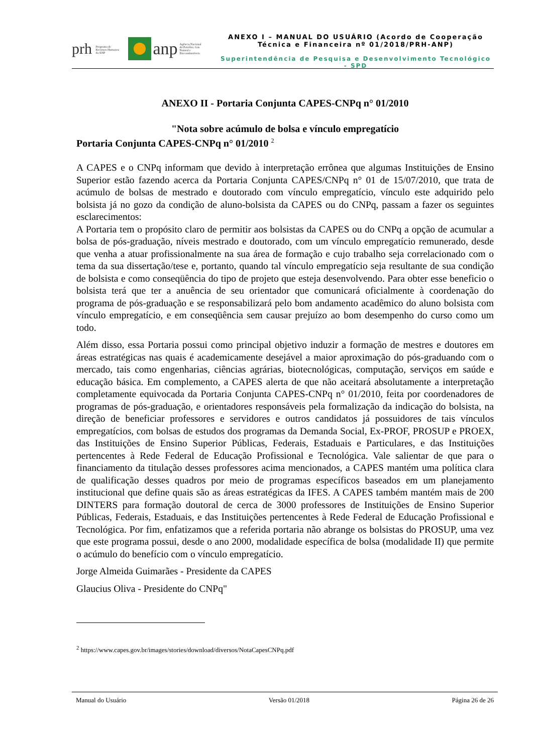prh Programa de Recursos Humanos da ANP anp Agência Nacional do Petróleo, Gás Natural e Biocombustíveis
ANEXO I – MANUAL DO USUÁRIO (Acordo de Cooperação
Técnica e Financeira nº 01/2018/PRH-ANP)
Superintendência de Pesquisa e Desenvolvimento Tecnológico - SPD
ANEXO II - Portaria Conjunta CAPES-CNPq n° 01/2010
"Nota sobre acúmulo de bolsa e vínculo empregatício
Portaria Conjunta CAPES-CNPq n° 01/2010 <sup>2</sup>
A CAPES e o CNPq informam que devido à interpretação errônea que algumas Instituições de Ensino Superior estão fazendo acerca da Portaria Conjunta CAPES/CNPq n° 01 de 15/07/2010, que trata de acúmulo de bolsas de mestrado e doutorado com vínculo empregatício, vínculo este adquirido pelo bolsista já no gozo da condição de aluno-bolsista da CAPES ou do CNPq, passam a fazer os seguintes esclarecimentos:
A Portaria tem o propósito claro de permitir aos bolsistas da CAPES ou do CNPq a opção de acumular a bolsa de pós-graduação, níveis mestrado e doutorado, com um vínculo empregatício remunerado, desde que venha a atuar profissionalmente na sua área de formação e cujo trabalho seja correlacionado com o tema da sua dissertação/tese e, portanto, quando tal vínculo empregatício seja resultante de sua condição de bolsista e como conseqüência do tipo de projeto que esteja desenvolvendo. Para obter esse beneficio o bolsista terá que ter a anuência de seu orientador que comunicará oficialmente à coordenação do programa de pós-graduação e se responsabilizará pelo bom andamento acadêmico do aluno bolsista com vínculo empregatício, e em conseqüência sem causar prejuízo ao bom desempenho do curso como um todo.
Além disso, essa Portaria possui como principal objetivo induzir a formação de mestres e doutores em áreas estratégicas nas quais é academicamente desejável a maior aproximação do pós-graduando com o mercado, tais como engenharias, ciências agrárias, biotecnológicas, computação, serviços em saúde e educação básica. Em complemento, a CAPES alerta de que não aceitará absolutamente a interpretação completamente equivocada da Portaria Conjunta CAPES-CNPq n° 01/2010, feita por coordenadores de programas de pós-graduação, e orientadores responsáveis pela formalização da indicação do bolsista, na direção de beneficiar professores e servidores e outros candidatos já possuidores de tais vínculos empregatícios, com bolsas de estudos dos programas da Demanda Social, Ex-PROF, PROSUP e PROEX, das Instituições de Ensino Superior Públicas, Federais, Estaduais e Particulares, e das Instituições pertencentes à Rede Federal de Educação Profissional e Tecnológica. Vale salientar de que para o financiamento da titulação desses professores acima mencionados, a CAPES mantém uma política clara de qualificação desses quadros por meio de programas específicos baseados em um planejamento institucional que define quais são as áreas estratégicas da IFES. A CAPES também mantém mais de 200 DINTERS para formação doutoral de cerca de 3000 professores de Instituições de Ensino Superior Públicas, Federais, Estaduais, e das Instituições pertencentes à Rede Federal de Educação Profissional e Tecnológica. Por fim, enfatizamos que a referida portaria não abrange os bolsistas do PROSUP, uma vez que este programa possui, desde o ano 2000, modalidade específica de bolsa (modalidade II) que permite o acúmulo do benefício com o vínculo empregatício.
Jorge Almeida Guimarães - Presidente da CAPES
Glaucius Oliva - Presidente do CNPq"
<sup>2</sup> https://www.capes.gov.br/images/stories/download/diversos/NotaCapesCNPq.pdf
Manual do Usuário Versão 01/2018 Página 26 de 26